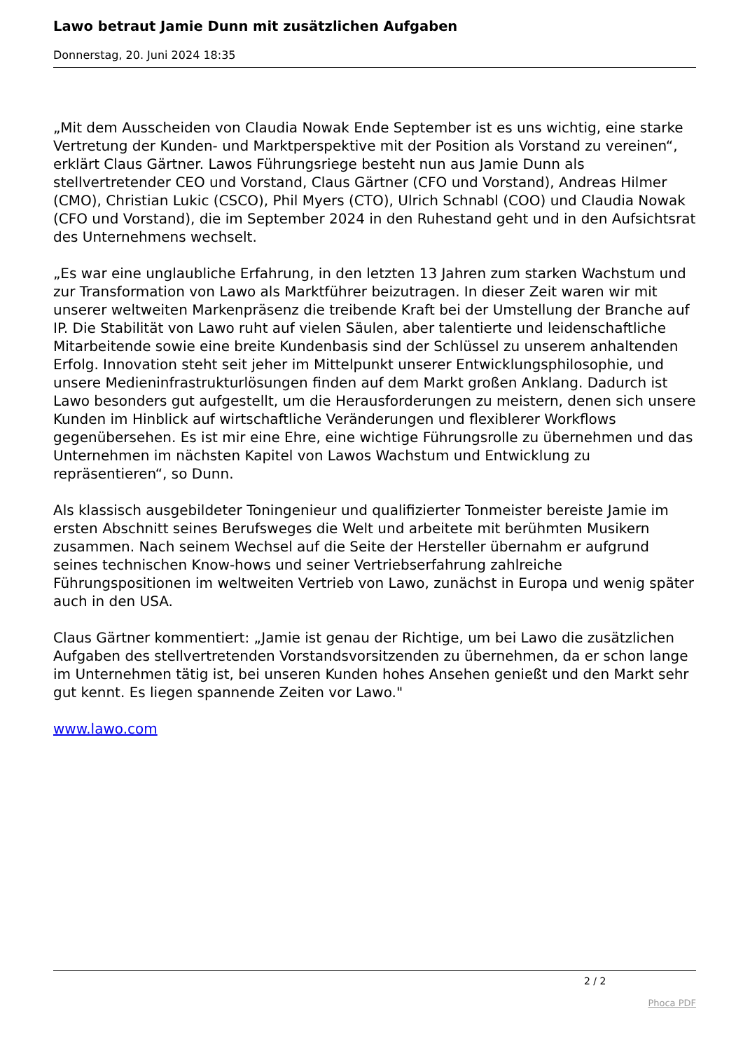Lawo betraut Jamie Dunn mit zusätzlichen Aufgaben
Donnerstag, 20. Juni 2024 18:35
„Mit dem Ausscheiden von Claudia Nowak Ende September ist es uns wichtig, eine starke Vertretung der Kunden- und Marktperspektive mit der Position als Vorstand zu vereinen“, erklärt Claus Gärtner. Lawos Führungsriege besteht nun aus Jamie Dunn als stellvertretender CEO und Vorstand, Claus Gärtner (CFO und Vorstand), Andreas Hilmer (CMO), Christian Lukic (CSCO), Phil Myers (CTO), Ulrich Schnabl (COO) und Claudia Nowak (CFO und Vorstand), die im September 2024 in den Ruhestand geht und in den Aufsichtsrat des Unternehmens wechselt.
„Es war eine unglaubliche Erfahrung, in den letzten 13 Jahren zum starken Wachstum und zur Transformation von Lawo als Marktführer beizutragen. In dieser Zeit waren wir mit unserer weltweiten Markenpräsenz die treibende Kraft bei der Umstellung der Branche auf IP. Die Stabilität von Lawo ruht auf vielen Säulen, aber talentierte und leidenschaftliche Mitarbeitende sowie eine breite Kundenbasis sind der Schlüssel zu unserem anhaltenden Erfolg. Innovation steht seit jeher im Mittelpunkt unserer Entwicklungsphilosophie, und unsere Medieninfrastrukturlösungen finden auf dem Markt großen Anklang. Dadurch ist Lawo besonders gut aufgestellt, um die Herausforderungen zu meistern, denen sich unsere Kunden im Hinblick auf wirtschaftliche Veränderungen und flexiblerer Workflows gegenübersehen. Es ist mir eine Ehre, eine wichtige Führungsrolle zu übernehmen und das Unternehmen im nächsten Kapitel von Lawos Wachstum und Entwicklung zu repräsentieren“, so Dunn.
Als klassisch ausgebildeter Toningenieur und qualifizierter Tonmeister bereiste Jamie im ersten Abschnitt seines Berufsweges die Welt und arbeitete mit berühmten Musikern zusammen. Nach seinem Wechsel auf die Seite der Hersteller übernahm er aufgrund seines technischen Know-hows und seiner Vertriebserfahrung zahlreiche Führungspositionen im weltweiten Vertrieb von Lawo, zunächst in Europa und wenig später auch in den USA.
Claus Gärtner kommentiert: „Jamie ist genau der Richtige, um bei Lawo die zusätzlichen Aufgaben des stellvertretenden Vorstandsvorsitzenden zu übernehmen, da er schon lange im Unternehmen tätig ist, bei unseren Kunden hohes Ansehen genießt und den Markt sehr gut kennt. Es liegen spannende Zeiten vor Lawo."
www.lawo.com
2 / 2
Phoca PDF